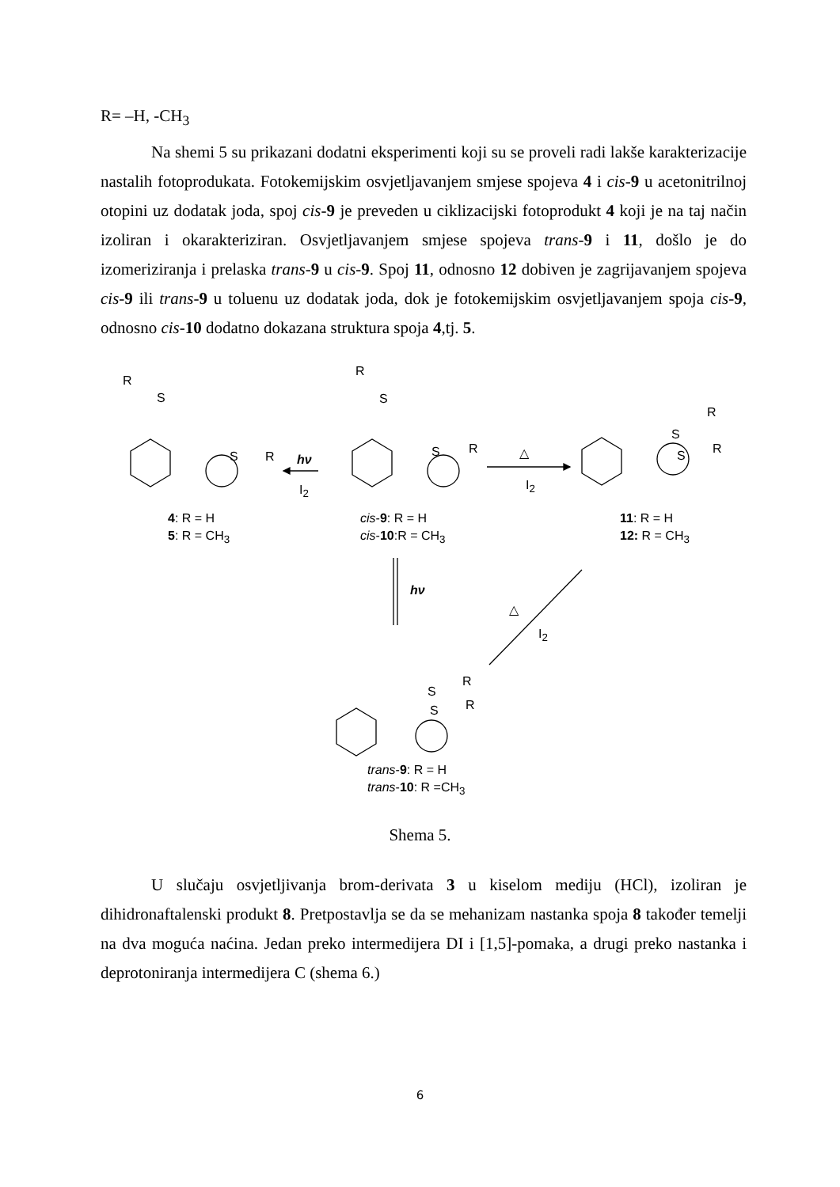R= –H, -CH<sub>3</sub>
Na shemi 5 su prikazani dodatni eksperimenti koji su se proveli radi lakše karakterizacije nastalih fotoprodukata. Fotokemijskim osvjetljavanjem smjese spojeva 4 i cis-9 u acetonitrilnoj otopini uz dodatak joda, spoj cis-9 je preveden u ciklizacijski fotoprodukt 4 koji je na taj način izoliran i okarakteriziran. Osvjetljavanjem smjese spojeva trans-9 i 11, došlo je do izomeriziranja i prelaska trans-9 u cis-9. Spoj 11, odnosno 12 dobiven je zagrijavanjem spojeva cis-9 ili trans-9 u toluenu uz dodatak joda, dok je fotokemijskim osvjetljavanjem spoja cis-9, odnosno cis-10 dodatno dokazana struktura spoja 4,tj. 5.
R
S
S R hν
I<sub>2</sub>
R
S
S R △
I<sub>2</sub>
R
S
S R
4: R = H
5: R = CH<sub>3</sub>
cis-9: R = H
cis-10:R = CH<sub>3</sub>
11: R = H
12: R = CH<sub>3</sub>
hν
△
I<sub>2</sub>
R
S
S R
trans-9: R = H
trans-10: R =CH<sub>3</sub>
Shema 5.
U slučaju osvjetljivanja brom-derivata 3 u kiselom mediju (HCl), izoliran je dihidronaftalenski produkt 8. Pretpostavlja se da se mehanizam nastanka spoja 8 također temelji na dva moguća naćina. Jedan preko intermedijera DI i [1,5]-pomaka, a drugi preko nastanka i deprotoniranja intermedijera C (shema 6.)
6